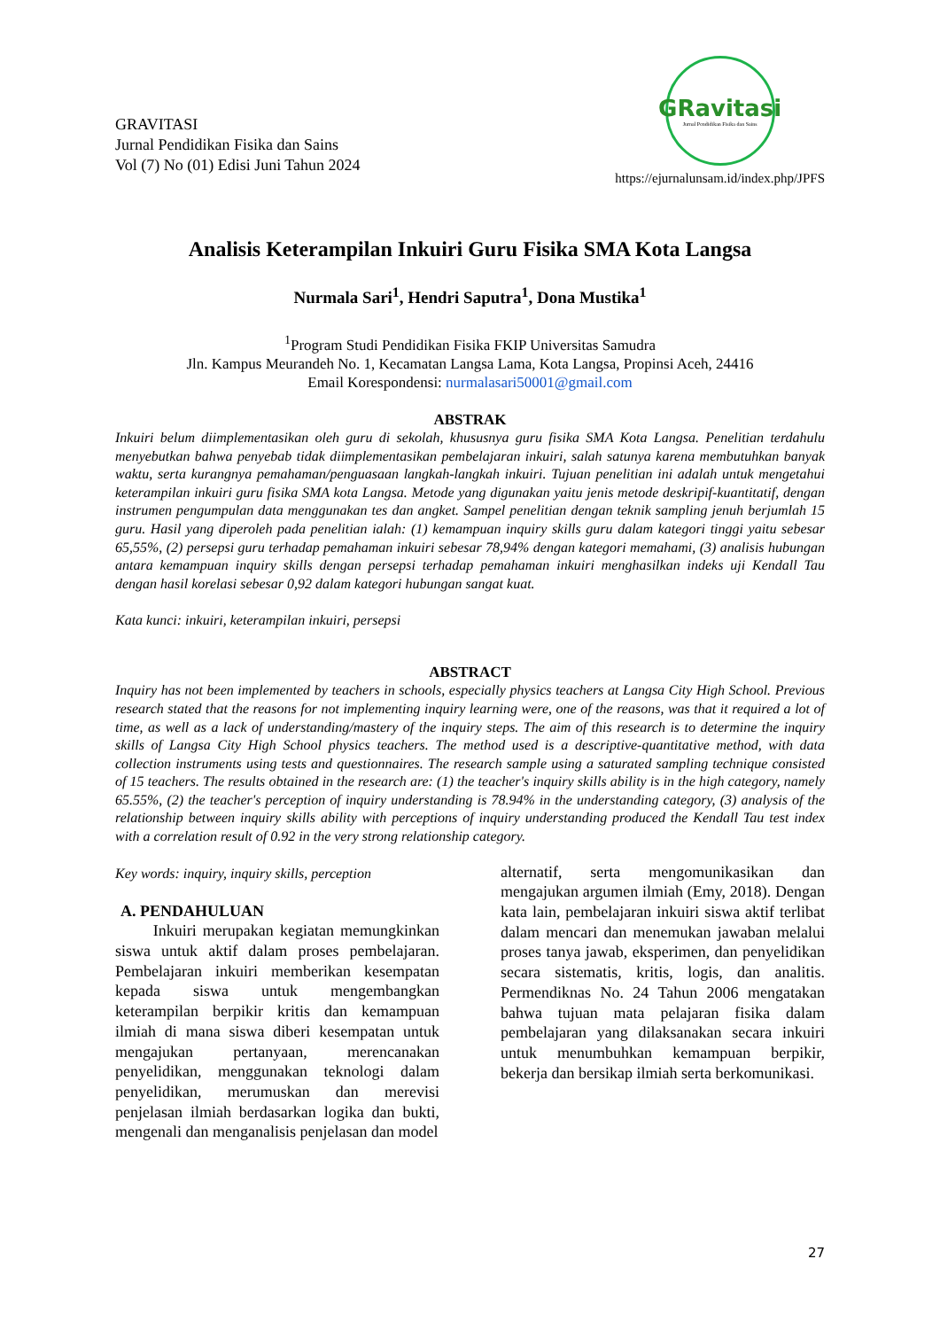GRAVITASI
Jurnal Pendidikan Fisika dan Sains
Vol (7) No (01) Edisi Juni Tahun 2024
GRavitasi
Jurnal Pendidikan Fisika dan Sains
https://ejurnalunsam.id/index.php/JPFS
Analisis Keterampilan Inkuiri Guru Fisika SMA Kota Langsa
Nurmala Sari<sup>1</sup>, Hendri Saputra<sup>1</sup>, Dona Mustika<sup>1</sup>
<sup>1</sup> Program Studi Pendidikan Fisika FKIP Universitas Samudra
Jln. Kampus Meurandeh No. 1, Kecamatan Langsa Lama, Kota Langsa, Propinsi Aceh, 24416
Email Korespondensi: nurmalasari50001@gmail.com
ABSTRAK
Inkuiri belum diimplementasikan oleh guru di sekolah, khususnya guru fisika SMA Kota Langsa. Penelitian terdahulu menyebutkan bahwa penyebab tidak diimplementasikan pembelajaran inkuiri, salah satunya karena membutuhkan banyak waktu, serta kurangnya pemahaman/penguasaan langkah-langkah inkuiri. Tujuan penelitian ini adalah untuk mengetahui keterampilan inkuiri guru fisika SMA kota Langsa. Metode yang digunakan yaitu jenis metode deskripif-kuantitatif, dengan instrumen pengumpulan data menggunakan tes dan angket. Sampel penelitian dengan teknik sampling jenuh berjumlah 15 guru. Hasil yang diperoleh pada penelitian ialah: (1) kemampuan inquiry skills guru dalam kategori tinggi yaitu sebesar 65,55%, (2) persepsi guru terhadap pemahaman inkuiri sebesar 78,94% dengan kategori memahami, (3) analisis hubungan antara kemampuan inquiry skills dengan persepsi terhadap pemahaman inkuiri menghasilkan indeks uji Kendall Tau dengan hasil korelasi sebesar 0,92 dalam kategori hubungan sangat kuat.
Kata kunci: inkuiri, keterampilan inkuiri, persepsi
ABSTRACT
Inquiry has not been implemented by teachers in schools, especially physics teachers at Langsa City High School. Previous research stated that the reasons for not implementing inquiry learning were, one of the reasons, was that it required a lot of time, as well as a lack of understanding/mastery of the inquiry steps. The aim of this research is to determine the inquiry skills of Langsa City High School physics teachers. The method used is a descriptive-quantitative method, with data collection instruments using tests and questionnaires. The research sample using a saturated sampling technique consisted of 15 teachers. The results obtained in the research are: (1) the teacher's inquiry skills ability is in the high category, namely 65.55%, (2) the teacher's perception of inquiry understanding is 78.94% in the understanding category, (3) analysis of the relationship between inquiry skills ability with perceptions of inquiry understanding produced the Kendall Tau test index with a correlation result of 0.92 in the very strong relationship category.
Key words: inquiry, inquiry skills, perception
A. PENDAHULUAN
Inkuiri merupakan kegiatan memungkinkan siswa untuk aktif dalam proses pembelajaran. Pembelajaran inkuiri memberikan kesempatan kepada siswa untuk mengembangkan keterampilan berpikir kritis dan kemampuan ilmiah di mana siswa diberi kesempatan untuk mengajukan pertanyaan, merencanakan penyelidikan, menggunakan teknologi dalam penyelidikan, merumuskan dan merevisi penjelasan ilmiah berdasarkan logika dan bukti, mengenali dan menganalisis penjelasan dan model
alternatif, serta mengomunikasikan dan mengajukan argumen ilmiah (Emy, 2018). Dengan kata lain, pembelajaran inkuiri siswa aktif terlibat dalam mencari dan menemukan jawaban melalui proses tanya jawab, eksperimen, dan penyelidikan secara sistematis, kritis, logis, dan analitis. Permendiknas No. 24 Tahun 2006 mengatakan bahwa tujuan mata pelajaran fisika dalam pembelajaran yang dilaksanakan secara inkuiri untuk menumbuhkan kemampuan berpikir, bekerja dan bersikap ilmiah serta berkomunikasi.
27